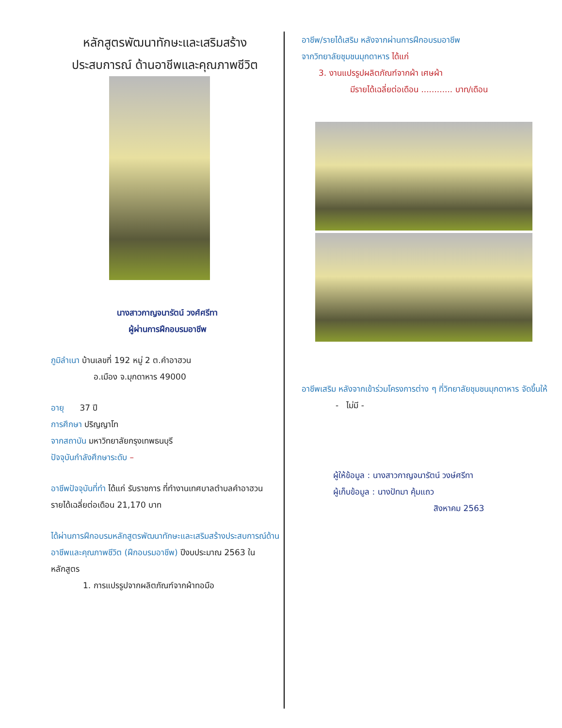หลักสูตรพัฒนาทักษะและเสริมสร้าง
ประสบการณ์ ด้านอาชีพและคุณภาพชีวิต
นางสาวกาญจนารัตน์ วงศ์ศรีทา
ผู้ผ่านการฝึกอบรมอาชีพ
ภูมิลำเนา บ้านเลขที่ 192 หมู่ 2 ต.คำอาฮวน
อ.เมือง จ.มุกดาหาร 49000
อายุ 37 ปี
การศึกษา ปริญญาโท
จากสถาบัน มหาวิทยาลัยกรุงเทพธนบุรี
ปัจจุบันกำลังศึกษาระดับ –
อาชีพปัจจุบันที่ทำ ได้แก่ รับราชการ ที่ทำงานเทศบาลตำบลคำอาฮวน
รายได้เฉลี่ยต่อเดือน 21,170 บาท
ได้ผ่านการฝึกอบรมหลักสูตรพัฒนาทักษะและเสริมสร้างประสบการณ์ด้านอาชีพและคุณภาพชีวิต (ฝึกอบรมอาชีพ) ปีงบประมาณ 2563 ในหลักสูตร
1. การแปรรูปจากผลิตภัณฑ์จากผ้าทอมือ
อาชีพ/รายได้เสริม หลังจากผ่านการฝึกอบรมอาชีพ
จากวิทยาลัยชุมชนมุกดาหาร ได้แก่
3. งานแปรรูปผลิตภัณฑ์จากผ้า เศษผ้า
มีรายได้เฉลี่ยต่อเดือน ............ บาท/เดือน
อาชีพเสริม หลังจากเข้าร่วมโครงการต่าง ๆ ที่วิทยาลัยชุมชนมุกดาหาร จัดขึ้นให้
- ไม่มี -
ผู้ให้ข้อมูล : นางสาวกาญจนารัตน์ วงษ์ศรีทา
ผู้เก็บข้อมูล : นางปัทมา คุ้มแถว
สิงหาคม 2563